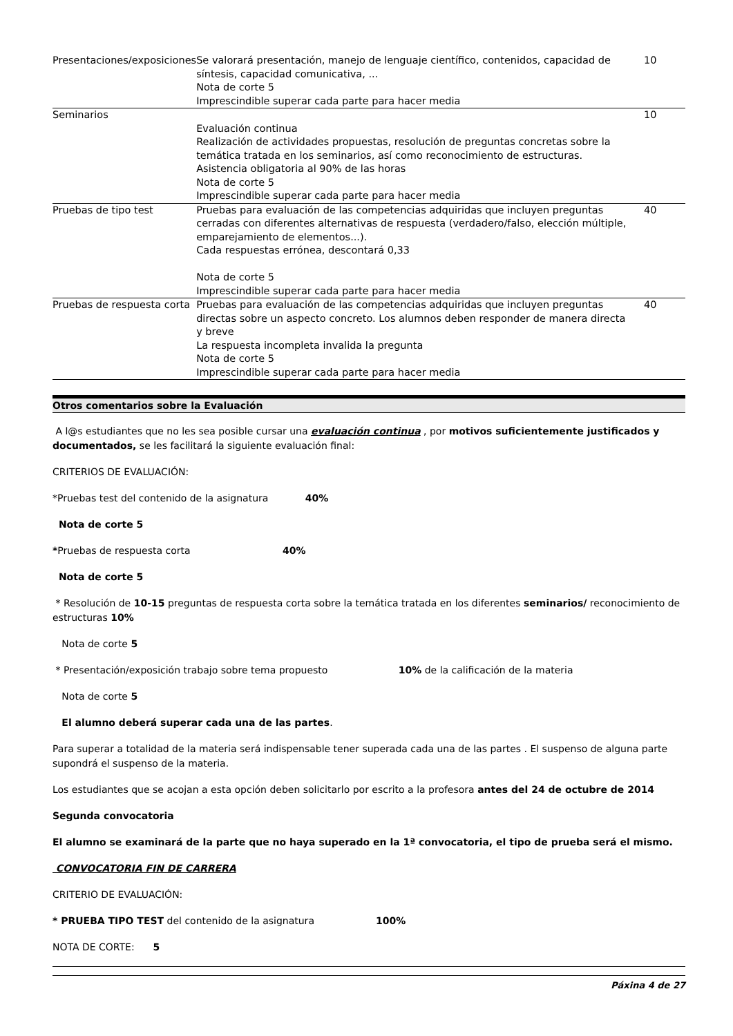| Presentaciones/exposiciones | Se valorará presentación, manejo de lenguaje científico, contenidos, capacidad de síntesis, capacidad comunicativa, ... Nota de corte 5 Imprescindible superar cada parte para hacer media | 10 |
| Seminarios | Evaluación continua Realización de actividades propuestas, resolución de preguntas concretas sobre la temática tratada en los seminarios, así como reconocimiento de estructuras. Asistencia obligatoria al 90% de las horas Nota de corte 5 Imprescindible superar cada parte para hacer media | 10 |
| Pruebas de tipo test | Pruebas para evaluación de las competencias adquiridas que incluyen preguntas cerradas con diferentes alternativas de respuesta (verdadero/falso, elección múltiple, emparejamiento de elementos...). Cada respuestas errónea, descontará 0,33 Nota de corte 5 Imprescindible superar cada parte para hacer media | 40 |
| Pruebas de respuesta corta | Pruebas para evaluación de las competencias adquiridas que incluyen preguntas directas sobre un aspecto concreto. Los alumnos deben responder de manera directa y breve La respuesta incompleta invalida la pregunta Nota de corte 5 Imprescindible superar cada parte para hacer media | 40 |
Otros comentarios sobre la Evaluación
A l@s estudiantes que no les sea posible cursar una evaluación continua , por motivos suficientemente justificados y documentados, se les facilitará la siguiente evaluación final:
CRITERIOS DE EVALUACIÓN:
*Pruebas test del contenido de la asignatura 40%
Nota de corte 5
*Pruebas de respuesta corta 40%
Nota de corte 5
* Resolución de 10-15 preguntas de respuesta corta sobre la temática tratada en los diferentes seminarios/ reconocimiento de estructuras 10%
Nota de corte 5
* Presentación/exposición trabajo sobre tema propuesto 10% de la calificación de la materia
Nota de corte 5
El alumno deberá superar cada una de las partes.
Para superar a totalidad de la materia será indispensable tener superada cada una de las partes . El suspenso de alguna parte supondrá el suspenso de la materia.
Los estudiantes que se acojan a esta opción deben solicitarlo por escrito a la profesora antes del 24 de octubre de 2014
Segunda convocatoria
El alumno se examinará de la parte que no haya superado en la 1ª convocatoria, el tipo de prueba será el mismo.
CONVOCATORIA FIN DE CARRERA
CRITERIO DE EVALUACIÓN:
* PRUEBA TIPO TEST del contenido de la asignatura 100%
NOTA DE CORTE: 5
Páxina 4 de 27